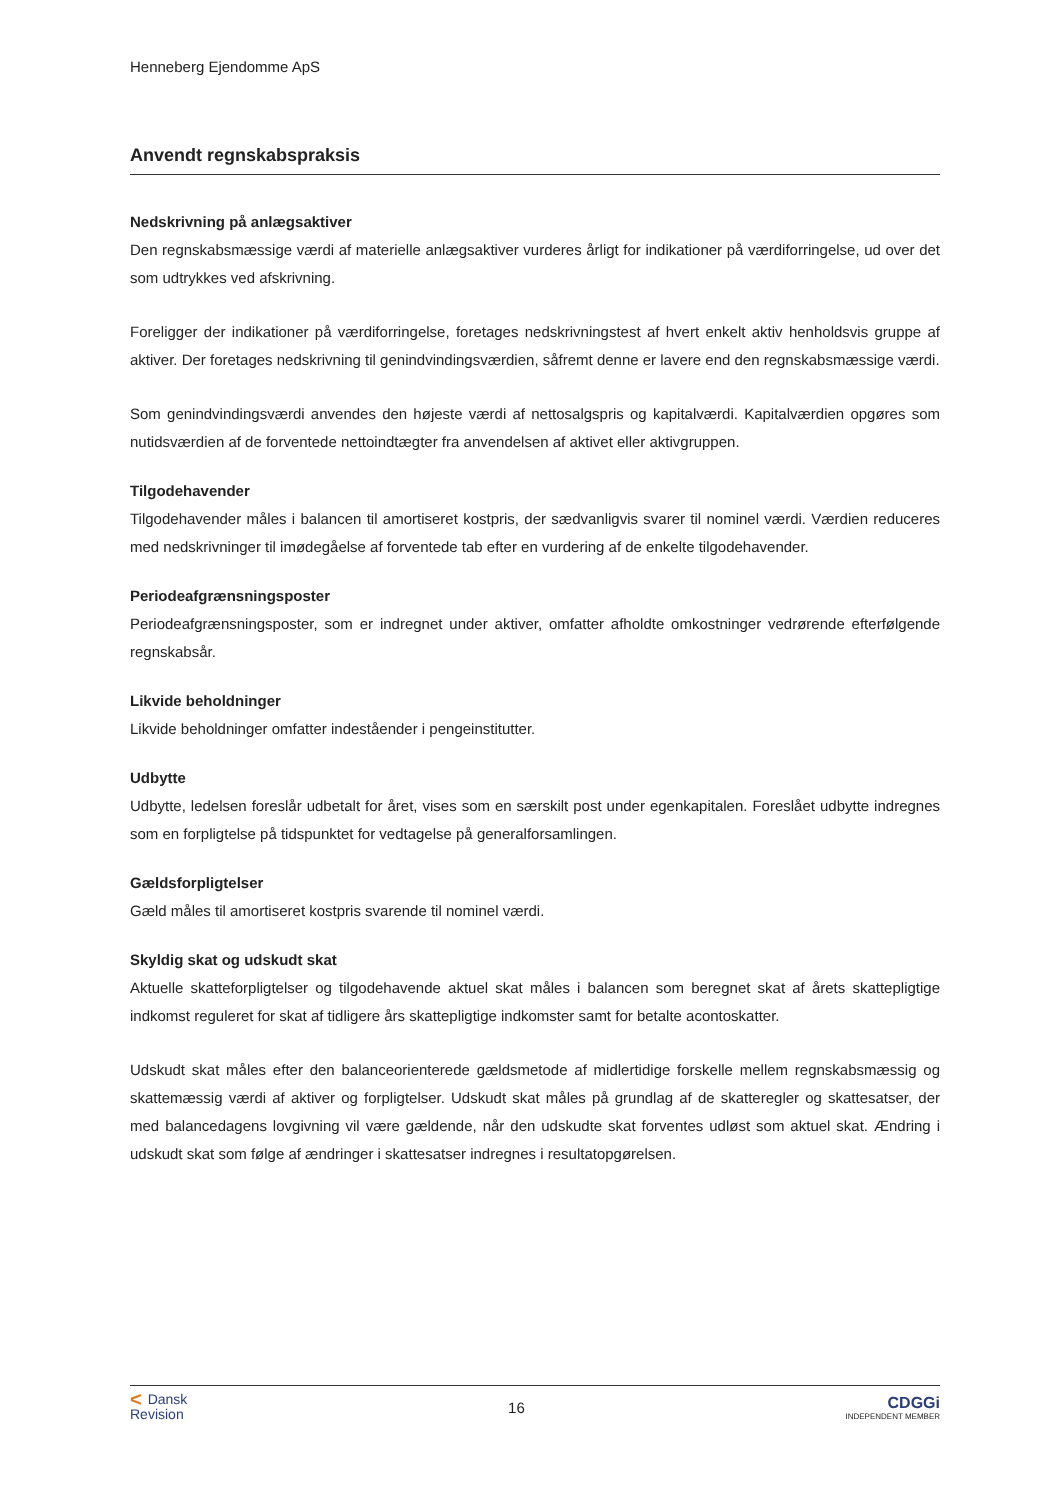Henneberg Ejendomme ApS
Anvendt regnskabspraksis
Nedskrivning på anlægsaktiver
Den regnskabsmæssige værdi af materielle anlægsaktiver vurderes årligt for indikationer på værdiforringelse, ud over det som udtrykkes ved afskrivning.
Foreligger der indikationer på værdiforringelse, foretages nedskrivningstest af hvert enkelt aktiv henholdsvis gruppe af aktiver. Der foretages nedskrivning til genindvindingsværdien, såfremt denne er lavere end den regnskabsmæssige værdi.
Som genindvindingsværdi anvendes den højeste værdi af nettosalgspris og kapitalværdi. Kapitalværdien opgøres som nutidsværdien af de forventede nettoindtægter fra anvendelsen af aktivet eller aktivgruppen.
Tilgodehavender
Tilgodehavender måles i balancen til amortiseret kostpris, der sædvanligvis svarer til nominel værdi. Værdien reduceres med nedskrivninger til imødegåelse af forventede tab efter en vurdering af de enkelte tilgodehavender.
Periodeafgrænsningsposter
Periodeafgrænsningsposter, som er indregnet under aktiver, omfatter afholdte omkostninger vedrørende efterfølgende regnskabsår.
Likvide beholdninger
Likvide beholdninger omfatter indeståender i pengeinstitutter.
Udbytte
Udbytte, ledelsen foreslår udbetalt for året, vises som en særskilt post under egenkapitalen. Foreslået udbytte indregnes som en forpligtelse på tidspunktet for vedtagelse på generalforsamlingen.
Gældsforpligtelser
Gæld måles til amortiseret kostpris svarende til nominel værdi.
Skyldig skat og udskudt skat
Aktuelle skatteforpligtelser og tilgodehavende aktuel skat måles i balancen som beregnet skat af årets skattepligtige indkomst reguleret for skat af tidligere års skattepligtige indkomster samt for betalte acontoskatter.
Udskudt skat måles efter den balanceorienterede gældsmetode af midlertidige forskelle mellem regnskabsmæssig og skattemæssig værdi af aktiver og forpligtelser. Udskudt skat måles på grundlag af de skatteregler og skattesatser, der med balancedagens lovgivning vil være gældende, når den udskudte skat forventes udløst som aktuel skat. Ændring i udskudt skat som følge af ændringer i skattesatser indregnes i resultatopgørelsen.
< Dansk
Revision
16
CDGGi
INDEPENDENT MEMBER